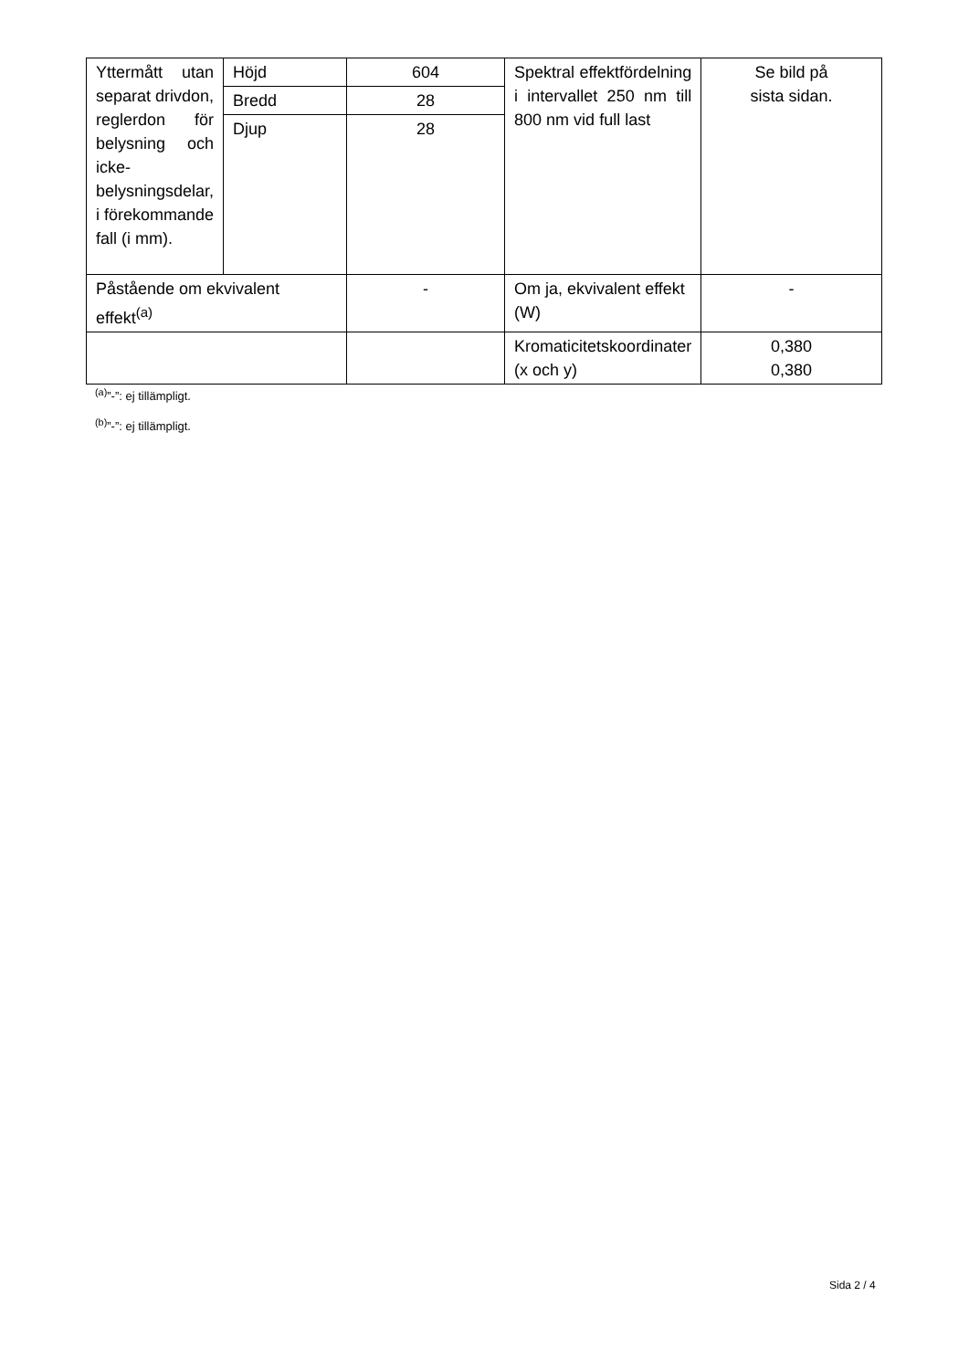| Yttermått utan separat drivdon, reglerdon för belysning och icke-belysningsdelar, i förekommande fall (i mm). | Höjd | 604 | Spektral effektfördelning i intervallet 250 nm till 800 nm vid full last | Se bild på sista sidan. |
| | Bredd | 28 | | |
| | Djup | 28 | | |
| Påstående om ekvivalent effekt<sup>(a)</sup> | | - | Om ja, ekvivalent effekt (W) | - |
| | | | Kromaticitetskoordinater (x och y) | 0,380 0,380 |
<sup>(a)</sup>”-”: ej tillämpligt.
<sup>(b)</sup>”-”: ej tillämpligt.
Sida 2 / 4